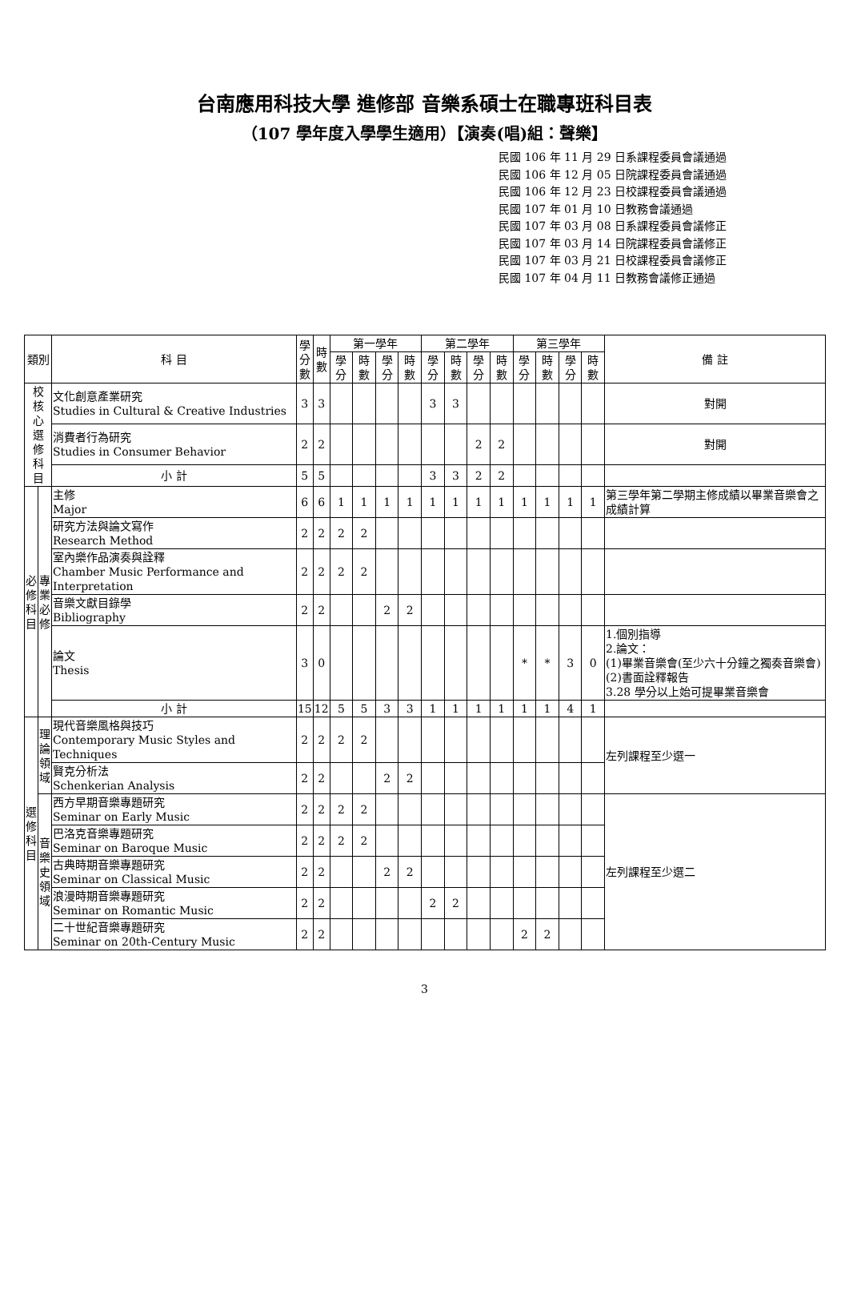台南應用科技大學 進修部 音樂系碩士在職專班科目表
（107 學年度入學學生適用）【演奏(唱)組：聲樂】
民國 106 年 11 月 29 日系課程委員會議通過
民國 106 年 12 月 05 日院課程委員會議通過
民國 106 年 12 月 23 日校課程委員會議通過
民國 107 年 01 月 10 日教務會議通過
民國 107 年 03 月 08 日系課程委員會議修正
民國 107 年 03 月 14 日院課程委員會議修正
民國 107 年 03 月 21 日校課程委員會議修正
民國 107 年 04 月 11 日教務會議修正通過
| 類別 | | 科 目 | 學 分 數 | 時 數 | 第一學年 | | | | 第二學年 | | | | 第三學年 | | | | 備 註 |
| --- | --- | --- | --- | --- | --- | --- | --- | --- | --- | --- | --- | --- | --- | --- | --- | --- | --- |
| | | | | | 學分 | 時數 | 學分 | 時數 | 學分 | 時數 | 學分 | 時數 | 學分 | 時數 | 學分 | 時數 | |
| 校 核 心 選 修 科 目 | | 文化創意產業研究 Studies in Cultural & Creative Industries | 3 | 3 | | | | | 3 | 3 | | | | | | | 對開 |
| | | 消費者行為研究 Studies in Consumer Behavior | 2 | 2 | | | | | | | 2 | 2 | | | | | 對開 |
| | | 小 計 | 5 | 5 | | | | | 3 | 3 | 2 | 2 | | | | | |
| 必 修 科 目 | 專 業 必 修 | 主修 Major | 6 | 6 | 1 | 1 | 1 | 1 | 1 | 1 | 1 | 1 | 1 | 1 | 1 | 1 | 第三學年第二學期主修成績以畢業音樂會之成績計算 |
| | | 研究方法與論文寫作 Research Method | 2 | 2 | 2 | 2 | | | | | | | | | | | |
| | | 室內樂作品演奏與詮釋 Chamber Music Performance and Interpretation | 2 | 2 | 2 | 2 | | | | | | | | | | | |
| | | 音樂文獻目錄學 Bibliography | 2 | 2 | | | 2 | 2 | | | | | | | | | |
| | | 論文 Thesis | 3 | 0 | | | | | | | | | * | * | 3 | 0 | 1.個別指導 2.論文： (1)畢業音樂會(至少六十分鐘之獨奏音樂會) (2)書面詮釋報告 3.28 學分以上始可提畢業音樂會 |
| | | 小 計 | 15 | 12 | 5 | 5 | 3 | 3 | 1 | 1 | 1 | 1 | 1 | 1 | 4 | 1 | |
| 選 修 科 目 | 理 論 領 域 | 現代音樂風格與技巧 Contemporary Music Styles and Techniques | 2 | 2 | 2 | 2 | | | | | | | | | | | 左列課程至少選一 |
| | | 賢克分析法 Schenkerian Analysis | 2 | 2 | | | 2 | 2 | | | | | | | | | |
| | 音 樂 史 領 域 | 西方早期音樂專題研究 Seminar on Early Music | 2 | 2 | 2 | 2 | | | | | | | | | | | 左列課程至少選二 |
| | | 巴洛克音樂專題研究 Seminar on Baroque Music | 2 | 2 | 2 | 2 | | | | | | | | | | | |
| | | 古典時期音樂專題研究 Seminar on Classical Music | 2 | 2 | | | 2 | 2 | | | | | | | | | |
| | | 浪漫時期音樂專題研究 Seminar on Romantic Music | 2 | 2 | | | | | 2 | 2 | | | | | | | |
| | | 二十世紀音樂專題研究 Seminar on 20th-Century Music | 2 | 2 | | | | | | | | | 2 | 2 | | | |
3